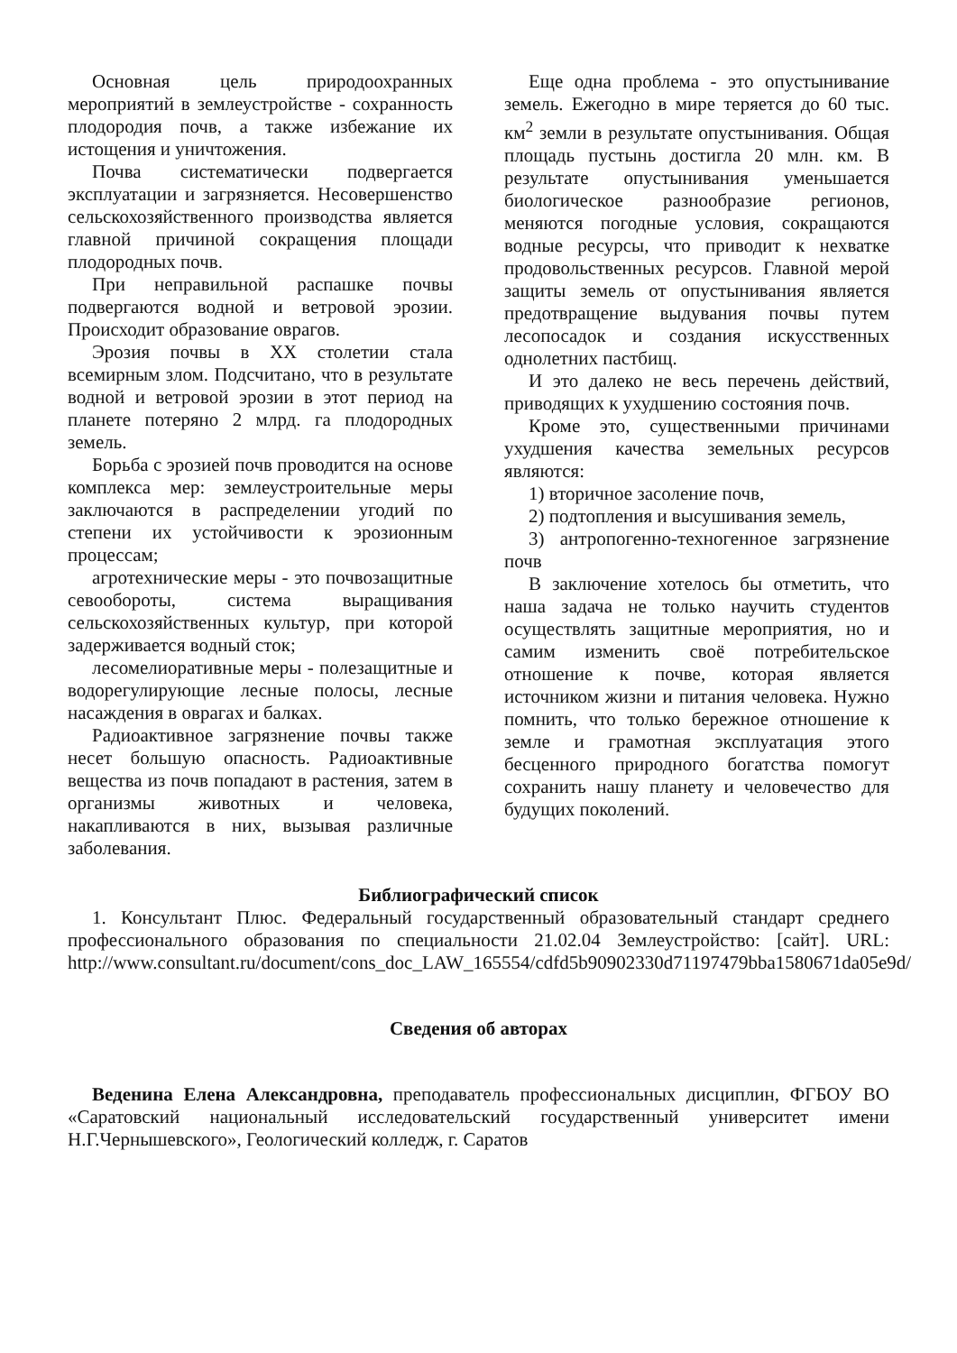Основная цель природоохранных мероприятий в землеустройстве - сохранность плодородия почв, а также избежание их истощения и уничтожения.
Почва систематически подвергается эксплуатации и загрязняется. Несовершенство сельскохозяйственного производства является главной причиной сокращения площади плодородных почв.
При неправильной распашке почвы подвергаются водной и ветровой эрозии. Происходит образование оврагов.
Эрозия почвы в XX столетии стала всемирным злом. Подсчитано, что в результате водной и ветровой эрозии в этот период на планете потеряно 2 млрд. га плодородных земель.
Борьба с эрозией почв проводится на основе комплекса мер: землеустроительные меры заключаются в распределении угодий по степени их устойчивости к эрозионным процессам;
агротехнические меры - это почвозащитные севообороты, система выращивания сельскохозяйственных культур, при которой задерживается водный сток;
лесомелиоративные меры - полезащитные и водорегулирующие лесные полосы, лесные насаждения в оврагах и балках.
Радиоактивное загрязнение почвы также несет большую опасность. Радиоактивные вещества из почв попадают в растения, затем в организмы животных и человека, накапливаются в них, вызывая различные заболевания.
Еще одна проблема - это опустынивание земель. Ежегодно в мире теряется до 60 тыс. км<sup>2</sup> земли в результате опустынивания. Общая площадь пустынь достигла 20 млн. км. В результате опустынивания уменьшается биологическое разнообразие регионов, меняются погодные условия, сокращаются водные ресурсы, что приводит к нехватке продовольственных ресурсов. Главной мерой защиты земель от опустынивания является предотвращение выдувания почвы путем лесопосадок и создания искусственных однолетних пастбищ.
И это далеко не весь перечень действий, приводящих к ухудшению состояния почв.
Кроме это, существенными причинами ухудшения качества земельных ресурсов являются:
1) вторичное засоление почв,
2) подтопления и высушивания земель,
3) антропогенно-техногенное загрязнение почв
В заключение хотелось бы отметить, что наша задача не только научить студентов осуществлять защитные мероприятия, но и самим изменить своё потребительское отношение к почве, которая является источником жизни и питания человека. Нужно помнить, что только бережное отношение к земле и грамотная эксплуатация этого бесценного природного богатства помогут сохранить нашу планету и человечество для будущих поколений.
Библиографический список
1. Консультант Плюс. Федеральный государственный образовательный стандарт среднего профессионального образования по специальности 21.02.04 Землеустройство: [сайт]. URL: http://www.consultant.ru/document/cons_doc_LAW_165554/cdfd5b90902330d71197479bba1580671da05e9d/
Сведения об авторах
Веденина Елена Александровна, преподаватель профессиональных дисциплин, ФГБОУ ВО «Саратовский национальный исследовательский государственный университет имени Н.Г.Чернышевского», Геологический колледж, г. Саратов